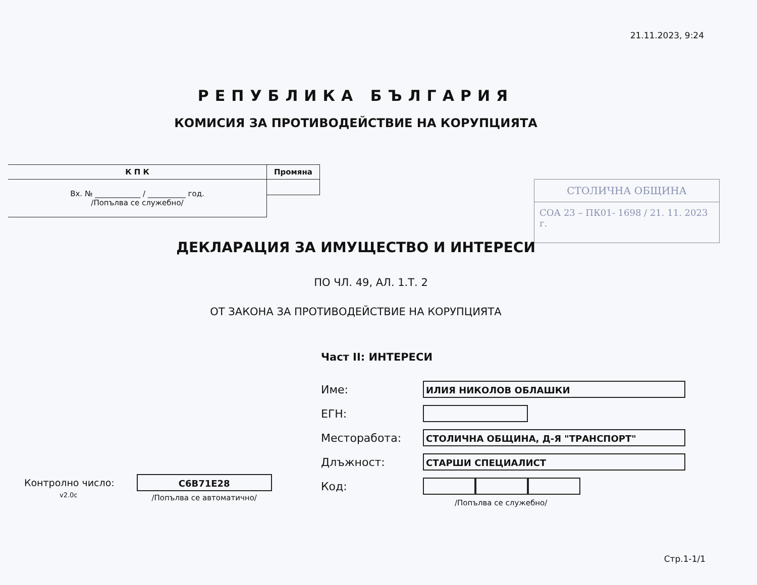21.11.2023, 9:24
РЕПУБЛИКА БЪЛГАРИЯ
КОМИСИЯ ЗА ПРОТИВОДЕЙСТВИЕ НА КОРУПЦИЯТА
| К П К | Промяна |
| --- | --- |
| Вх. № ____________ / __________ год. /Попълва се служебно/ | |
СТОЛИЧНА ОБЩИНА
СОА 23 – ПК01- 1698 / 21. 11. 2023 г.
ДЕКЛАРАЦИЯ ЗА ИМУЩЕСТВО И ИНТЕРЕСИ
ПО ЧЛ. 49, АЛ. 1.Т. 2
ОТ ЗАКОНА ЗА ПРОТИВОДЕЙСТВИЕ НА КОРУПЦИЯТА
Част II: ИНТЕРЕСИ
Име:
ИЛИЯ НИКОЛОВ ОБЛАШКИ
ЕГН:
Месторабота:
СТОЛИЧНА ОБЩИНА, Д-Я "ТРАНСПОРТ"
Длъжност:
СТАРШИ СПЕЦИАЛИСТ
Код:
/Попълва се служебно/
Контролно число:
v2.0c
C6B71E28
/Попълва се автоматично/
Стр.1-1/1